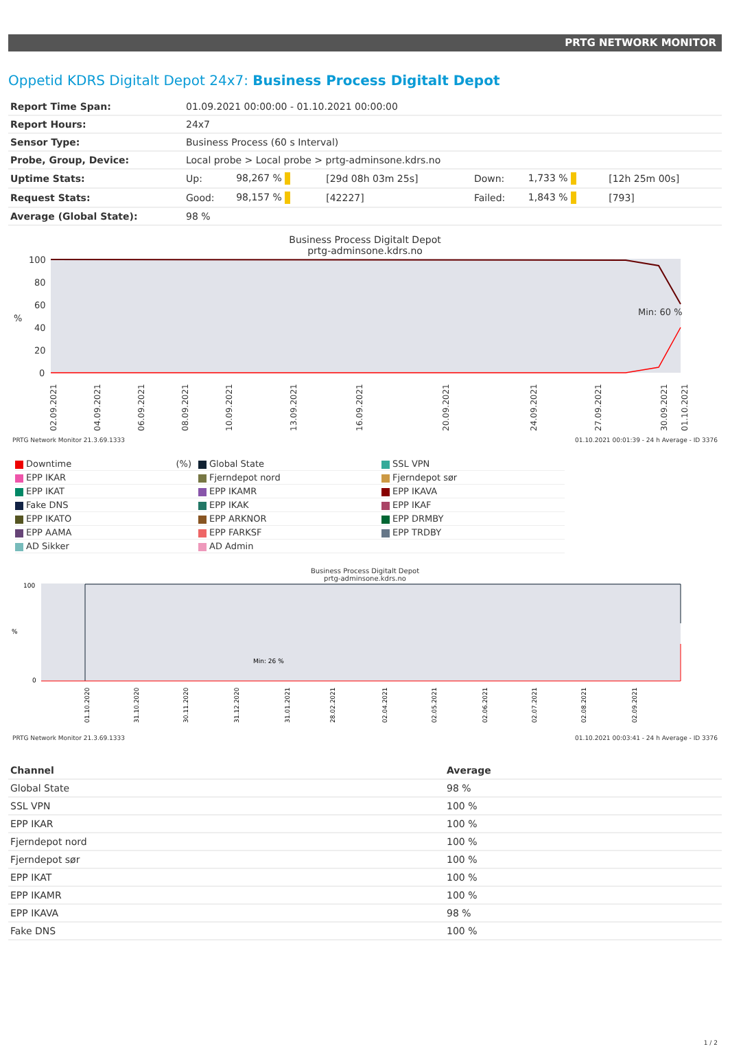PRTG NETWORK MONITOR
Oppetid KDRS Digitalt Depot 24x7: Business Process Digitalt Depot
| Report Time Span: | 01.09.2021 00:00:00 - 01.10.2021 00:00:00 | | | | | |
| Report Hours: | 24x7 | | | | | |
| Sensor Type: | Business Process (60 s Interval) | | | | | |
| Probe, Group, Device: | Local probe > Local probe > prtg-adminsone.kdrs.no | | | | | |
| Uptime Stats: | Up: | 98,267 % | [29d 08h 03m 25s] | Down: | 1,733 % | [12h 25m 00s] |
| Request Stats: | Good: | 98,157 % | [42227] | Failed: | 1,843 % | [793] |
| Average (Global State): | 98 % | | | | | |
Business Process Digitalt Depot
prtg-adminsone.kdrs.no
100
80
60
40
20
0
%
Min: 60 %
02.09.2021
04.09.2021
06.09.2021
08.09.2021
10.09.2021
13.09.2021
16.09.2021
20.09.2021
24.09.2021
27.09.2021
30.09.2021
01.10.2021
PRTG Network Monitor 21.3.69.1333 01.10.2021 00:01:39 - 24 h Average - ID 3376
Downtime (%)
Global State
SSL VPN
EPP IKAR
Fjerndepot nord
Fjerndepot sør
EPP IKAT
EPP IKAMR
EPP IKAVA
Fake DNS
EPP IKAK
EPP IKAF
EPP IKATO
EPP ARKNOR
EPP DRMBY
EPP AAMA
EPP FARKSF
EPP TRDBY
AD Sikker
AD Admin
Business Process Digitalt Depot
prtg-adminsone.kdrs.no
100
0
%
Min: 26 %
01.10.2020
31.10.2020
30.11.2020
31.12.2020
31.01.2021
28.02.2021
02.04.2021
02.05.2021
02.06.2021
02.07.2021
02.08.2021
02.09.2021
PRTG Network Monitor 21.3.69.1333 01.10.2021 00:03:41 - 24 h Average - ID 3376
| Channel | Average |
| --- | --- |
| Global State | 98 % |
| SSL VPN | 100 % |
| EPP IKAR | 100 % |
| Fjerndepot nord | 100 % |
| Fjerndepot sør | 100 % |
| EPP IKAT | 100 % |
| EPP IKAMR | 100 % |
| EPP IKAVA | 98 % |
| Fake DNS | 100 % |
1 / 2